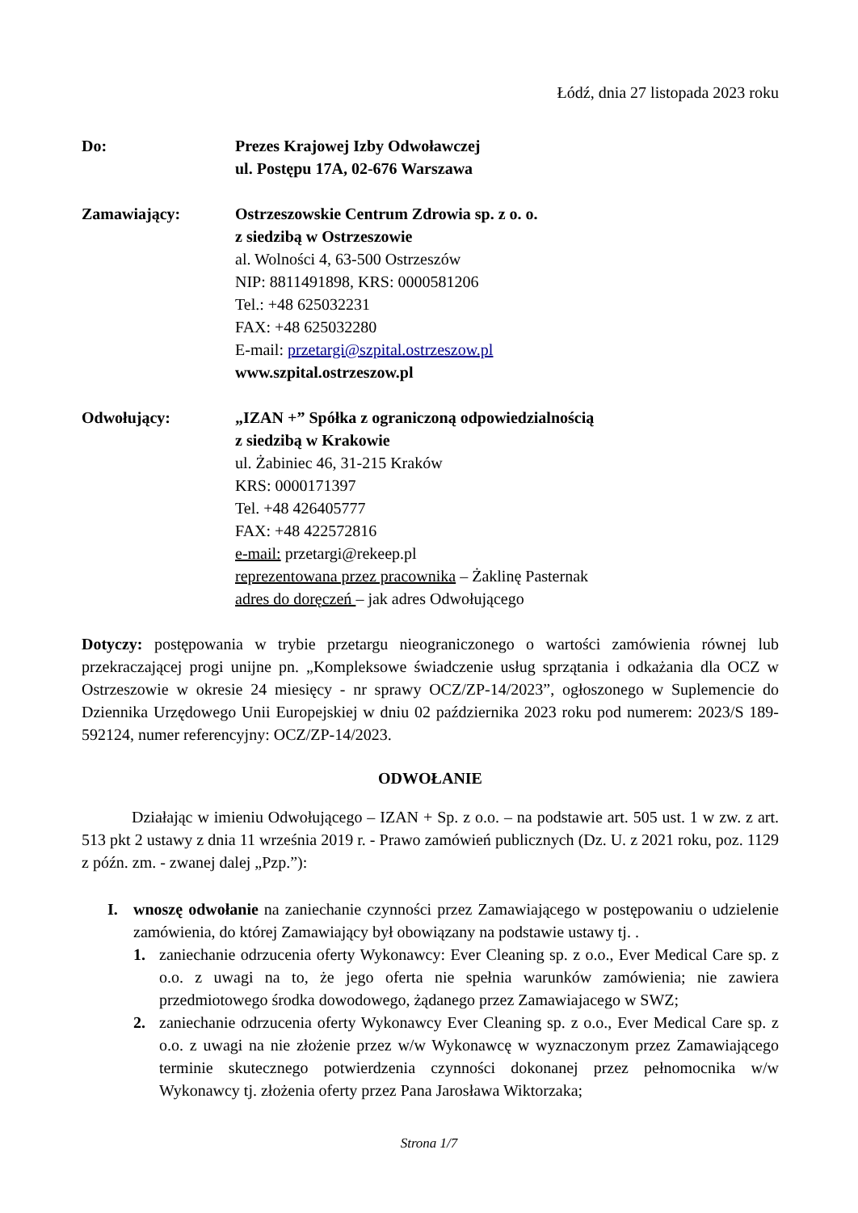Łódź, dnia 27 listopada 2023 roku
Do: Prezes Krajowej Izby Odwoławczej
ul. Postępu 17A, 02-676 Warszawa
Zamawiający: Ostrzeszowskie Centrum Zdrowia sp. z o. o.
z siedzibą w Ostrzeszowie
al. Wolności 4, 63-500 Ostrzeszów
NIP: 8811491898, KRS: 0000581206
Tel.: +48 625032231
FAX: +48 625032280
E-mail: przetargi@szpital.ostrzeszow.pl
www.szpital.ostrzeszow.pl
Odwołujący: „IZAN +” Spółka z ograniczoną odpowiedzialnością
z siedzibą w Krakowie
ul. Żabiniec 46, 31-215 Kraków
KRS: 0000171397
Tel. +48 426405777
FAX: +48 422572816
e-mail: przetargi@rekeep.pl
reprezentowana przez pracownika – Żaklinę Pasternak
adres do doręczeń – jak adres Odwołującego
Dotyczy: postępowania w trybie przetargu nieograniczonego o wartości zamówienia równej lub przekraczającej progi unijne pn. „Kompleksowe świadczenie usług sprzątania i odkażania dla OCZ w Ostrzeszowie w okresie 24 miesięcy - nr sprawy OCZ/ZP-14/2023”, ogłoszonego w Suplemencie do Dziennika Urzędowego Unii Europejskiej w dniu 02 października 2023 roku pod numerem: 2023/S 189-592124, numer referencyjny: OCZ/ZP-14/2023.
ODWOŁANIE
Działając w imieniu Odwołującego – IZAN + Sp. z o.o. – na podstawie art. 505 ust. 1 w zw. z art. 513 pkt 2 ustawy z dnia 11 września 2019 r. - Prawo zamówień publicznych (Dz. U. z 2021 roku, poz. 1129 z późn. zm. - zwanej dalej „Pzp.”):
I. wnoszę odwołanie na zaniechanie czynności przez Zamawiającego w postępowaniu o udzielenie zamówienia, do której Zamawiający był obowiązany na podstawie ustawy tj. .
1. zaniechanie odrzucenia oferty Wykonawcy: Ever Cleaning sp. z o.o., Ever Medical Care sp. z o.o. z uwagi na to, że jego oferta nie spełnia warunków zamówienia; nie zawiera przedmiotowego środka dowodowego, żądanego przez Zamawiajacego w SWZ;
2. zaniechanie odrzucenia oferty Wykonawcy Ever Cleaning sp. z o.o., Ever Medical Care sp. z o.o. z uwagi na nie złożenie przez w/w Wykonawcę w wyznaczonym przez Zamawiającego terminie skutecznego potwierdzenia czynności dokonanej przez pełnomocnika w/w Wykonawcy tj. złożenia oferty przez Pana Jarosława Wiktorzaka;
Strona 1/7